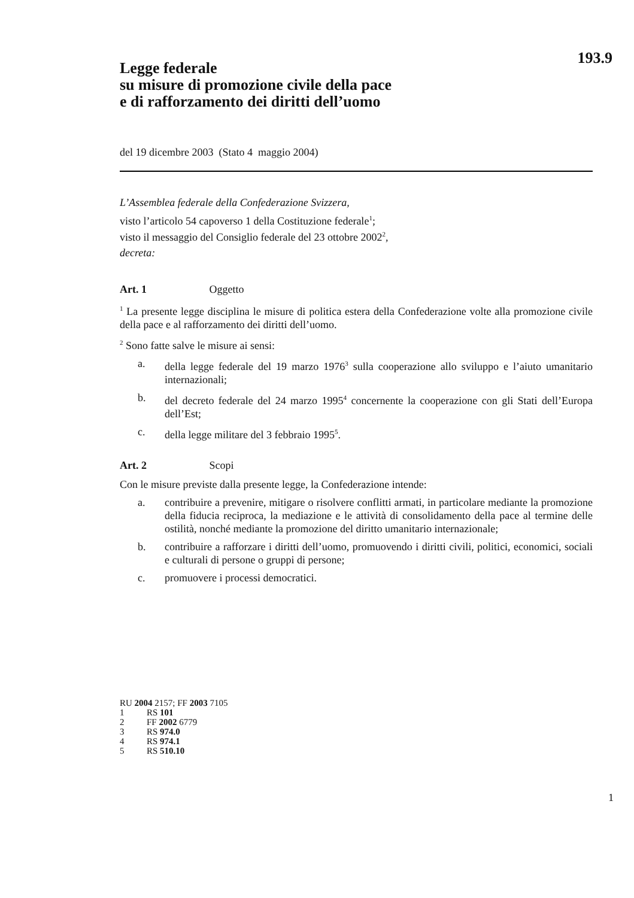193.9
Legge federale
su misure di promozione civile della pace
e di rafforzamento dei diritti dell’uomo
del 19 dicembre 2003 (Stato 4 maggio 2004)
L’Assemblea federale della Confederazione Svizzera,
visto l’articolo 54 capoverso 1 della Costituzione federale<sup>1</sup>;
visto il messaggio del Consiglio federale del 23 ottobre 2002<sup>2</sup>,
decreta:
Art. 1 Oggetto
<sup>1</sup> La presente legge disciplina le misure di politica estera della Confederazione volte alla promozione civile della pace e al rafforzamento dei diritti dell’uomo.
<sup>2</sup> Sono fatte salve le misure ai sensi:
a. della legge federale del 19 marzo 1976<sup>3</sup> sulla cooperazione allo sviluppo e l’aiuto umanitario internazionali;
b. del decreto federale del 24 marzo 1995<sup>4</sup> concernente la cooperazione con gli Stati dell’Europa dell’Est;
c. della legge militare del 3 febbraio 1995<sup>5</sup>.
Art. 2 Scopi
Con le misure previste dalla presente legge, la Confederazione intende:
a. contribuire a prevenire, mitigare o risolvere conflitti armati, in particolare mediante la promozione della fiducia reciproca, la mediazione e le attività di consolidamento della pace al termine delle ostilità, nonché mediante la promozione del diritto umanitario internazionale;
b. contribuire a rafforzare i diritti dell’uomo, promuovendo i diritti civili, politici, economici, sociali e culturali di persone o gruppi di persone;
c. promuovere i processi democratici.
RU 2004 2157; FF 2003 7105
1 RS 101
2 FF 2002 6779
3 RS 974.0
4 RS 974.1
5 RS 510.10
1